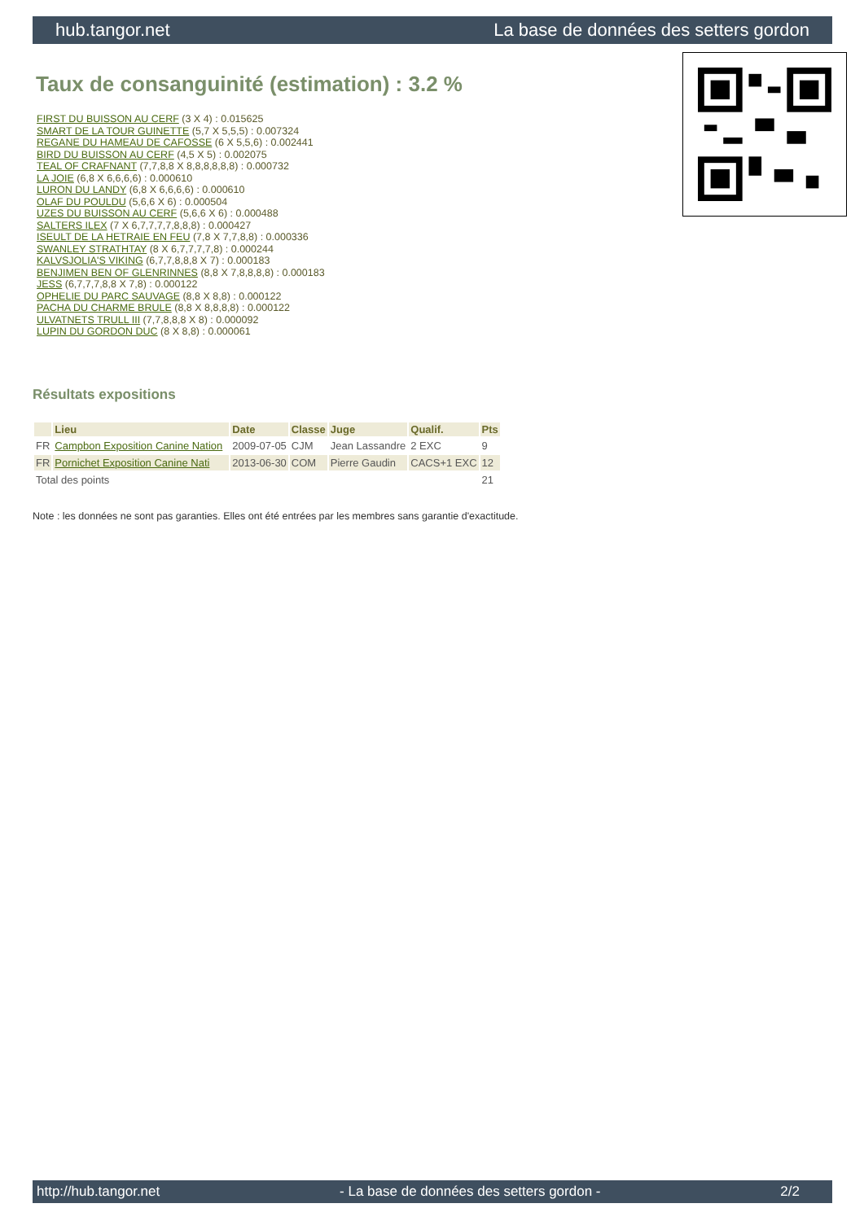hub.tangor.net La base de données des setters gordon
Taux de consanguinité (estimation) : 3.2 %
FIRST DU BUISSON AU CERF (3 X 4) : 0.015625
SMART DE LA TOUR GUINETTE (5,7 X 5,5,5) : 0.007324
REGANE DU HAMEAU DE CAFOSSE (6 X 5,5,6) : 0.002441
BIRD DU BUISSON AU CERF (4,5 X 5) : 0.002075
TEAL OF CRAFNANT (7,7,8,8 X 8,8,8,8,8,8) : 0.000732
LA JOIE (6,8 X 6,6,6,6) : 0.000610
LURON DU LANDY (6,8 X 6,6,6,6) : 0.000610
OLAF DU POULDU (5,6,6 X 6) : 0.000504
UZES DU BUISSON AU CERF (5,6,6 X 6) : 0.000488
SALTERS ILEX (7 X 6,7,7,7,7,8,8,8) : 0.000427
ISEULT DE LA HETRAIE EN FEU (7,8 X 7,7,8,8) : 0.000336
SWANLEY STRATHTAY (8 X 6,7,7,7,7,8) : 0.000244
KALVSJOLIA'S VIKING (6,7,7,8,8,8 X 7) : 0.000183
BENJIMEN BEN OF GLENRINNES (8,8 X 7,8,8,8,8) : 0.000183
JESS (6,7,7,7,8,8 X 7,8) : 0.000122
OPHELIE DU PARC SAUVAGE (8,8 X 8,8) : 0.000122
PACHA DU CHARME BRULE (8,8 X 8,8,8,8) : 0.000122
ULVATNETS TRULL III (7,7,8,8,8 X 8) : 0.000092
LUPIN DU GORDON DUC (8 X 8,8) : 0.000061
Résultats expositions
| | Lieu | Date | Classe | Juge | Qualif. | Pts |
| --- | --- | --- | --- | --- | --- | --- |
| FR | Campbon Exposition Canine Nation | 2009-07-05 | CJM | Jean Lassandre | 2 EXC | 9 |
| FR | Pornichet Exposition Canine Nati | 2013-06-30 | COM | Pierre Gaudin | CACS+1 EXC | 12 |
| Total des points | | | | | | 21 |
Note : les données ne sont pas garanties. Elles ont été entrées par les membres sans garantie d'exactitude.
http://hub.tangor.net - La base de données des setters gordon - 2/2